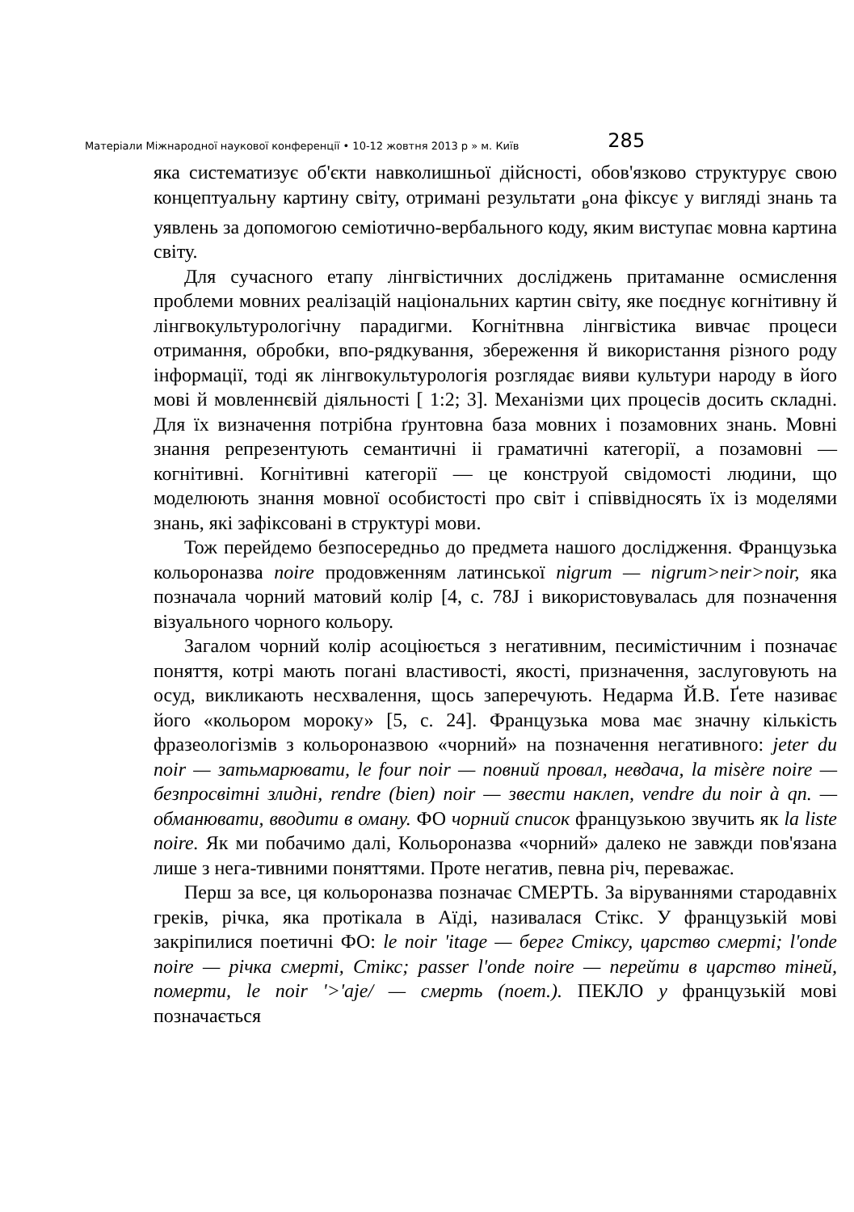Матеріали Міжнародної наукової конференції • 10-12 жовтня 2013 р » м. Київ 285
яка систематизує об'єкти навколишньої дійсності, обов'язково структурує свою концептуальну картину світу, отримані результати <sub>в</sub>она фіксує у вигляді знань та уявлень за допомогою семіотично-вербального коду, яким виступає мовна картина світу.
Для сучасного етапу лінгвістичних досліджень притаманне осмислення проблеми мовних реалізацій національних картин світу, яке поєднує когнітивну й лінгвокультурологічну парадигми. Когнітнвна лінгвістика вивчає процеси отримання, обробки, впо-рядкування, збереження й використання різного роду інформації, тоді як лінгвокультурологія розглядає вияви культури народу в його мові й мовленнєвій діяльності [ 1:2; 3]. Механізми цих процесів досить складні. Для їх визначення потрібна ґрунтовна база мовних і позамовних знань. Мовні знання репрезентують семантичні іі граматичні категорії, а позамовні — когнітивні. Когнітивні категорії — це конструой свідомості людини, що моделюють знання мовної особистості про світ і співвідносять їх із моделями знань, які зафіксовані в структурі мови.
Тож перейдемо безпосередньо до предмета нашого дослідження. Французька кольороназва noire продовженням латинської nigrum — nigrum>neir>noir, яка позначала чорний матовий колір [4, с. 78J і використовувалась для позначення візуального чорного кольору.
Загалом чорний колір асоціюється з негативним, песимістичним і позначає поняття, котрі мають погані властивості, якості, призначення, заслуговують на осуд, викликають несхвалення, щось заперечують. Недарма Й.В. Ґете називає його «кольором мороку» [5, с. 24]. Французька мова має значну кількість фразеологізмів з кольороназвою «чорний» на позначення негативного: jeter du noir — затьмарювати, le four noir — повний провал, невдача, la misère noire — безпросвітні злидні, rendre (bien) noir — звести наклеп, vendre du noir à qn. — обманювати, вводити в оману. ФО чорний список французькою звучить як la liste noire. Як ми побачимо далі, Кольороназва «чорний» далеко не завжди пов'язана лише з нега-тивними поняттями. Проте негатив, певна річ, переважає.
Перш за все, ця кольороназва позначає СМЕРТЬ. За віруваннями стародавніх греків, річка, яка протікала в Аїді, називалася Стікс. У французькій мові закріпилися поетичні ФО: le noir 'itage — берег Стіксу, царство смерті; l'onde noire — річка смерті, Стікс; passer l'onde noire — перейти в царство тіней, померти, le noir '>'aje/ — смерть (поет.). ПЕКЛО у французькій мові позначається